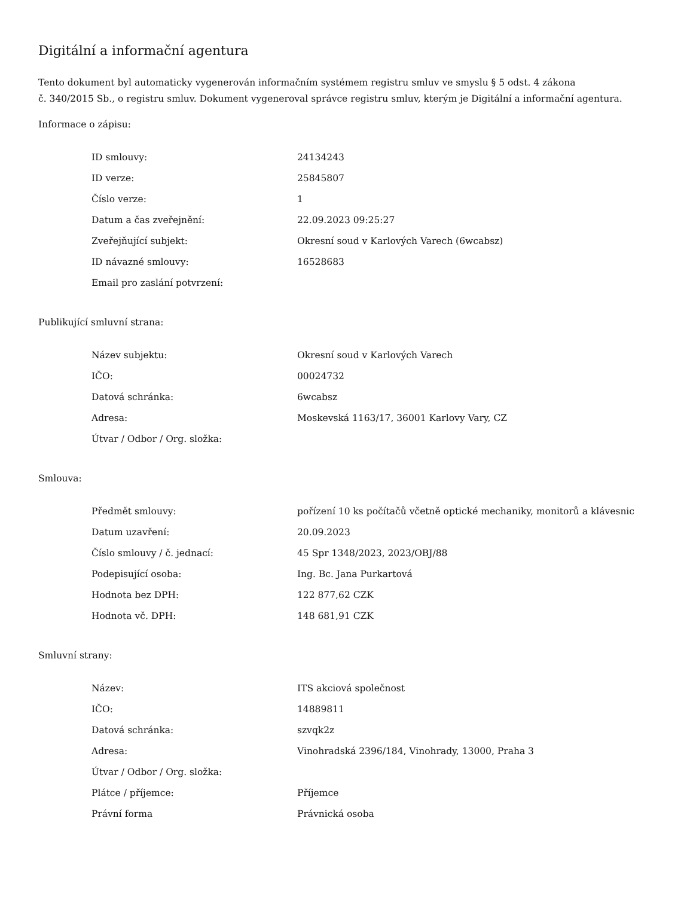Digitální a informační agentura
Tento dokument byl automaticky vygenerován informačním systémem registru smluv ve smyslu § 5 odst. 4 zákona
č. 340/2015 Sb., o registru smluv. Dokument vygeneroval správce registru smluv, kterým je Digitální a informační agentura.
Informace o zápisu:
| ID smlouvy: | 24134243 |
| ID verze: | 25845807 |
| Číslo verze: | 1 |
| Datum a čas zveřejnění: | 22.09.2023 09:25:27 |
| Zveřejňující subjekt: | Okresní soud v Karlových Varech (6wcabsz) |
| ID návazné smlouvy: | 16528683 |
| Email pro zaslání potvrzení: | |
Publikující smluvní strana:
| Název subjektu: | Okresní soud v Karlových Varech |
| IČO: | 00024732 |
| Datová schránka: | 6wcabsz |
| Adresa: | Moskevská 1163/17, 36001 Karlovy Vary, CZ |
| Útvar / Odbor / Org. složka: | |
Smlouva:
| Předmět smlouvy: | pořízení 10 ks počítačů včetně optické mechaniky, monitorů a klávesnic |
| Datum uzavření: | 20.09.2023 |
| Číslo smlouvy / č. jednací: | 45 Spr 1348/2023, 2023/OBJ/88 |
| Podepisující osoba: | Ing. Bc. Jana Purkartová |
| Hodnota bez DPH: | 122 877,62 CZK |
| Hodnota vč. DPH: | 148 681,91 CZK |
Smluvní strany:
| Název: | ITS akciová společnost |
| IČO: | 14889811 |
| Datová schránka: | szvqk2z |
| Adresa: | Vinohradská 2396/184, Vinohrady, 13000, Praha 3 |
| Útvar / Odbor / Org. složka: | |
| Plátce / příjemce: | Příjemce |
| Právní forma | Právnická osoba |